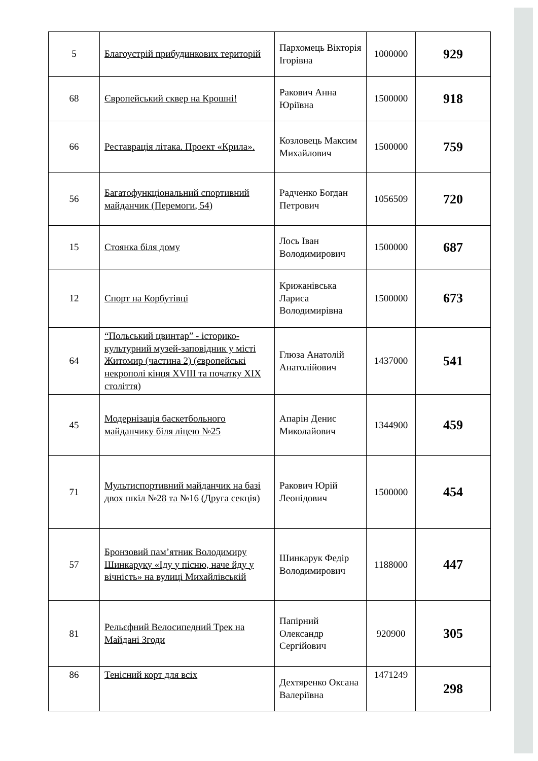| 5 | Благоустрій прибудинкових територій | Пархомець Вікторія Ігорівна | 1000000 | 929 |
| 68 | Європейський сквер на Крошні! | Ракович Анна Юріївна | 1500000 | 918 |
| 66 | Реставрація літака. Проект «Крила». | Козловець Максим Михайлович | 1500000 | 759 |
| 56 | Багатофункціональний спортивний майданчик (Перемоги, 54) | Радченко Богдан Петрович | 1056509 | 720 |
| 15 | Стоянка біля дому | Лось Іван Володимирович | 1500000 | 687 |
| 12 | Спорт на Корбутівці | Крижанівська Лариса Володимирівна | 1500000 | 673 |
| 64 | “Польський цвинтар” - історико-культурний музей-заповідник у місті Житомир (частина 2) (європейські некрополі кінця XVIII та початку XIX століття) | Глюза Анатолій Анатолійович | 1437000 | 541 |
| 45 | Модернізація баскетбольного майданчику біля ліцею №25 | Апарін Денис Миколайович | 1344900 | 459 |
| 71 | Мультиспортивний майданчик на базі двох шкіл №28 та №16 (Друга секція) | Ракович Юрій Леонідович | 1500000 | 454 |
| 57 | Бронзовий пам’ятник Володимиру Шинкаруку «Іду у пісню, наче йду у вічність» на вулиці Михайлівській | Шинкарук Федір Володимирович | 1188000 | 447 |
| 81 | Рельєфний Велосипедний Трек на Майдані Згоди | Папірний Олександр Сергійович | 920900 | 305 |
| 86 | Тенісний корт для всіх | Дехтяренко Оксана Валеріївна | 1471249 | 298 |